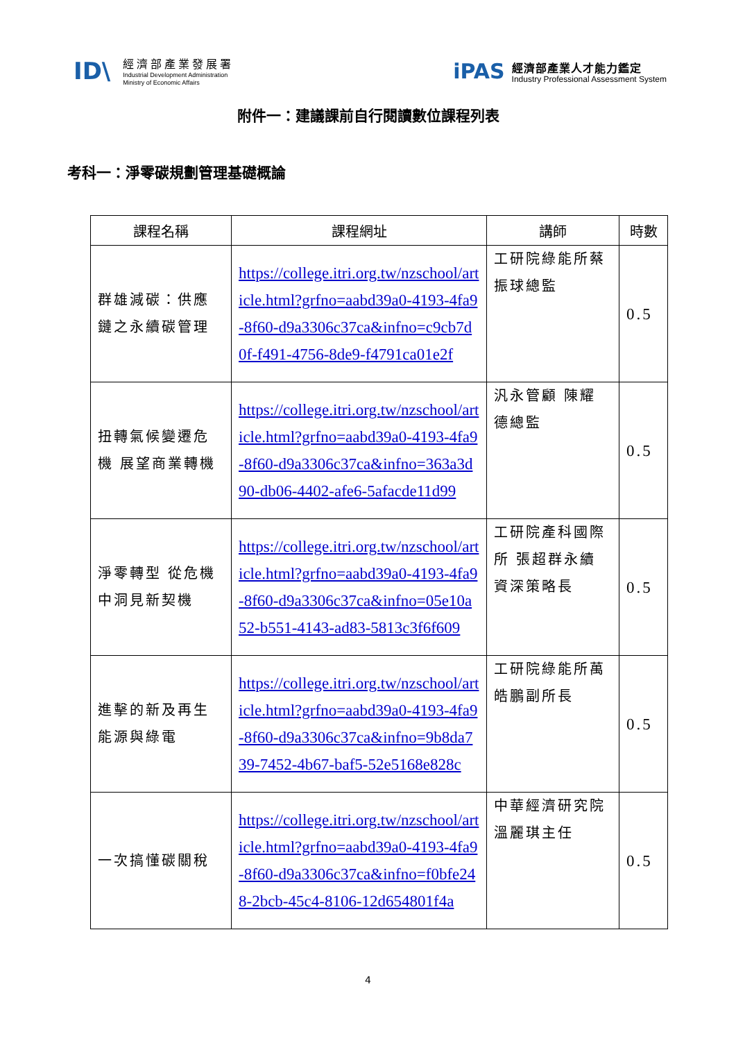ID\
經濟部產業發展署
Industrial Development Administration
Ministry of Economic Affairs
iPAS
經濟部產業人才能力鑑定
Industry Professional Assessment System
附件一：建議課前自行閱讀數位課程列表
考科一：淨零碳規劃管理基礎概論
| 課程名稱 | 課程網址 | 講師 | 時數 |
| --- | --- | --- | --- |
| 群雄減碳：供應鏈之永續碳管理 | https://college.itri.org.tw/nzschool/article.html?grfno=aabd39a0-4193-4fa9-8f60-d9a3306c37ca&infno=c9cb7d0f-f491-4756-8de9-f4791ca01e2f | 工研院綠能所蔡振球總監 | 0.5 |
| 扭轉氣候變遷危機 展望商業轉機 | https://college.itri.org.tw/nzschool/article.html?grfno=aabd39a0-4193-4fa9-8f60-d9a3306c37ca&infno=363a3d90-db06-4402-afe6-5afacde11d99 | 汎永管顧 陳耀德總監 | 0.5 |
| 淨零轉型 從危機中洞見新契機 | https://college.itri.org.tw/nzschool/article.html?grfno=aabd39a0-4193-4fa9-8f60-d9a3306c37ca&infno=05e10a52-b551-4143-ad83-5813c3f6f609 | 工研院產科國際所 張超群永續資深策略長 | 0.5 |
| 進擊的新及再生能源與綠電 | https://college.itri.org.tw/nzschool/article.html?grfno=aabd39a0-4193-4fa9-8f60-d9a3306c37ca&infno=9b8da739-7452-4b67-baf5-52e5168e828c | 工研院綠能所萬皓鵬副所長 | 0.5 |
| 一次搞懂碳關稅 | https://college.itri.org.tw/nzschool/article.html?grfno=aabd39a0-4193-4fa9-8f60-d9a3306c37ca&infno=f0bfe248-2bcb-45c4-8106-12d654801f4a | 中華經濟研究院 溫麗琪主任 | 0.5 |
4